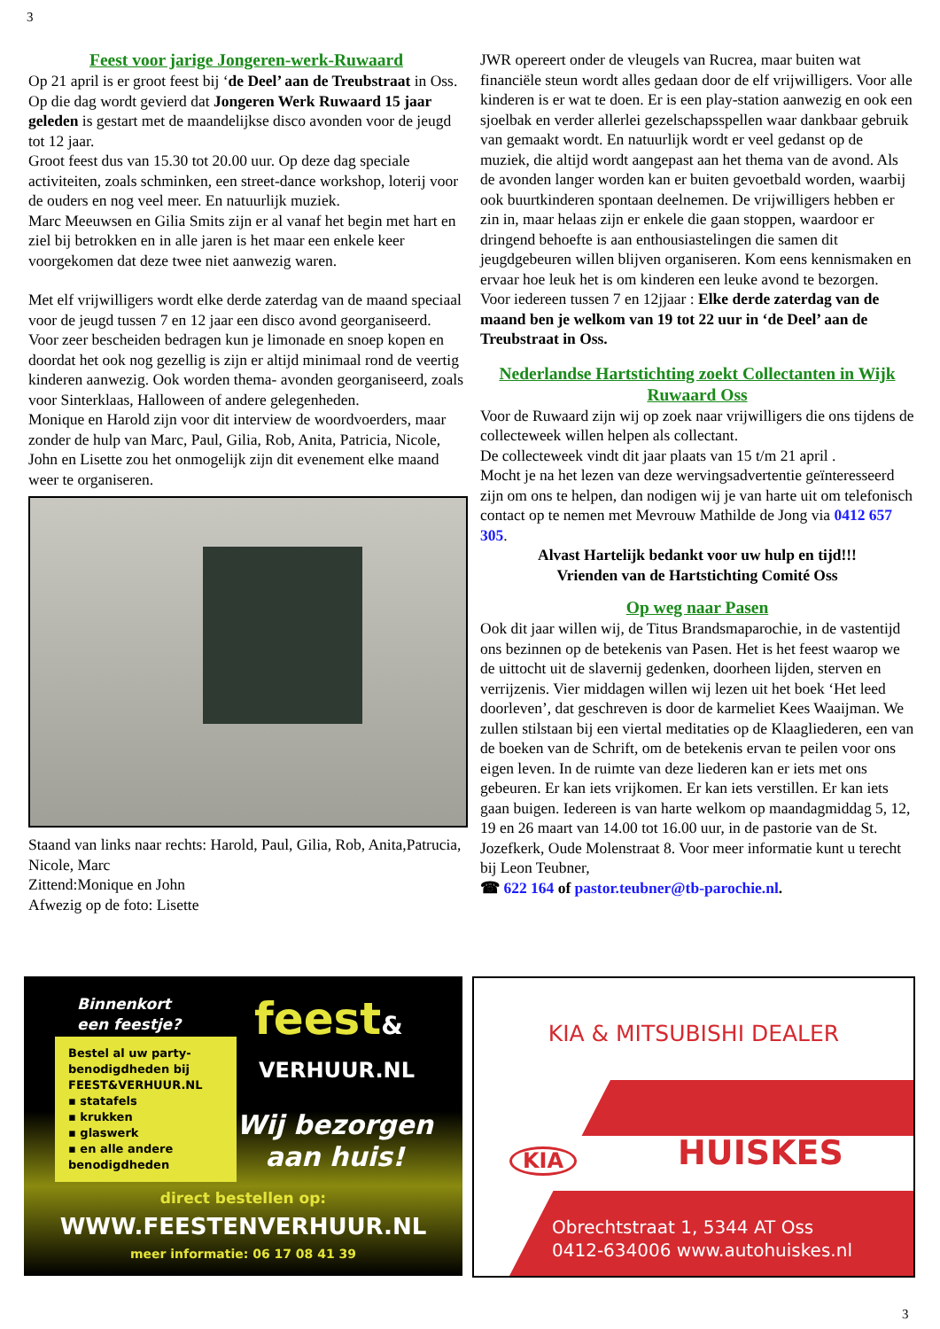3
Feest voor jarige Jongeren-werk-Ruwaard
Op 21 april is er groot feest bij ‘de Deel’ aan de Treubstraat in Oss. Op die dag wordt gevierd dat Jongeren Werk Ruwaard 15 jaar geleden is gestart met de maandelijkse disco avonden voor de jeugd tot 12 jaar.
Groot feest dus van 15.30 tot 20.00 uur. Op deze dag speciale activiteiten, zoals schminken, een street-dance workshop, loterij voor de ouders en nog veel meer. En natuurlijk muziek.
Marc Meeuwsen en Gilia Smits zijn er al vanaf het begin met hart en ziel bij betrokken en in alle jaren is het maar een enkele keer voorgekomen dat deze twee niet aanwezig waren.
Met elf vrijwilligers wordt elke derde zaterdag van de maand speciaal voor de jeugd tussen 7 en 12 jaar een disco avond georganiseerd. Voor zeer bescheiden bedragen kun je limonade en snoep kopen en doordat het ook nog gezellig is zijn er altijd minimaal rond de veertig kinderen aanwezig. Ook worden thema- avonden georganiseerd, zoals voor Sinterklaas, Halloween of andere gelegenheden.
Monique en Harold zijn voor dit interview de woordvoerders, maar zonder de hulp van Marc, Paul, Gilia, Rob, Anita, Patricia, Nicole, John en Lisette zou het onmogelijk zijn dit evenement elke maand weer te organiseren.
Staand van links naar rechts: Harold, Paul, Gilia, Rob, Anita,Patrucia, Nicole, Marc
Zittend:Monique en John
Afwezig op de foto: Lisette
JWR opereert onder de vleugels van Rucrea, maar buiten wat financiële steun wordt alles gedaan door de elf vrijwilligers. Voor alle kinderen is er wat te doen. Er is een play-station aanwezig en ook een sjoelbak en verder allerlei gezelschapsspellen waar dankbaar gebruik van gemaakt wordt. En natuurlijk wordt er veel gedanst op de muziek, die altijd wordt aangepast aan het thema van de avond. Als de avonden langer worden kan er buiten gevoetbald worden, waarbij ook buurtkinderen spontaan deelnemen. De vrijwilligers hebben er zin in, maar helaas zijn er enkele die gaan stoppen, waardoor er dringend behoefte is aan enthousiastelingen die samen dit jeugdgebeuren willen blijven organiseren. Kom eens kennismaken en ervaar hoe leuk het is om kinderen een leuke avond te bezorgen.
Voor iedereen tussen 7 en 12jjaar : Elke derde zaterdag van de maand ben je welkom van 19 tot 22 uur in ‘de Deel’ aan de Treubstraat in Oss.
Nederlandse Hartstichting zoekt Collectanten in Wijk Ruwaard Oss
Voor de Ruwaard zijn wij op zoek naar vrijwilligers die ons tijdens de collecteweek willen helpen als collectant.
De collecteweek vindt dit jaar plaats van 15 t/m 21 april .
Mocht je na het lezen van deze wervingsadvertentie geïnteresseerd zijn om ons te helpen, dan nodigen wij je van harte uit om telefonisch contact op te nemen met Mevrouw Mathilde de Jong via 0412 657 305.
Alvast Hartelijk bedankt voor uw hulp en tijd!!!
Vrienden van de Hartstichting Comité Oss
Op weg naar Pasen
Ook dit jaar willen wij, de Titus Brandsmaparochie, in de vastentijd ons bezinnen op de betekenis van Pasen. Het is het feest waarop we de uittocht uit de slavernij gedenken, doorheen lijden, sterven en verrijzenis. Vier middagen willen wij lezen uit het boek ‘Het leed doorleven’, dat geschreven is door de karmeliet Kees Waaijman. We zullen stilstaan bij een viertal meditaties op de Klaagliederen, een van de boeken van de Schrift, om de betekenis ervan te peilen voor ons eigen leven. In de ruimte van deze liederen kan er iets met ons gebeuren. Er kan iets vrijkomen. Er kan iets verstillen. Er kan iets gaan buigen. Iedereen is van harte welkom op maandagmiddag 5, 12, 19 en 26 maart van 14.00 tot 16.00 uur, in de pastorie van de St. Jozefkerk, Oude Molenstraat 8. Voor meer informatie kunt u terecht bij Leon Teubner,
☎ 622 164 of pastor.teubner@tb-parochie.nl.
Binnenkort
een feestje?
Bestel al uw party-benodigdheden bij FEEST&VERHUUR.NL
▪ statafels
▪ krukken
▪ glaswerk
▪ en alle andere benodigdheden
feest&
VERHUUR.NL
Wij bezorgen
aan huis!
direct bestellen op:
WWW.FEESTENVERHUUR.NL
meer informatie: 06 17 08 41 39
KIA & MITSUBISHI DEALER
KIA HUISKES
Obrechtstraat 1, 5344 AT Oss
0412-634006 www.autohuiskes.nl
3